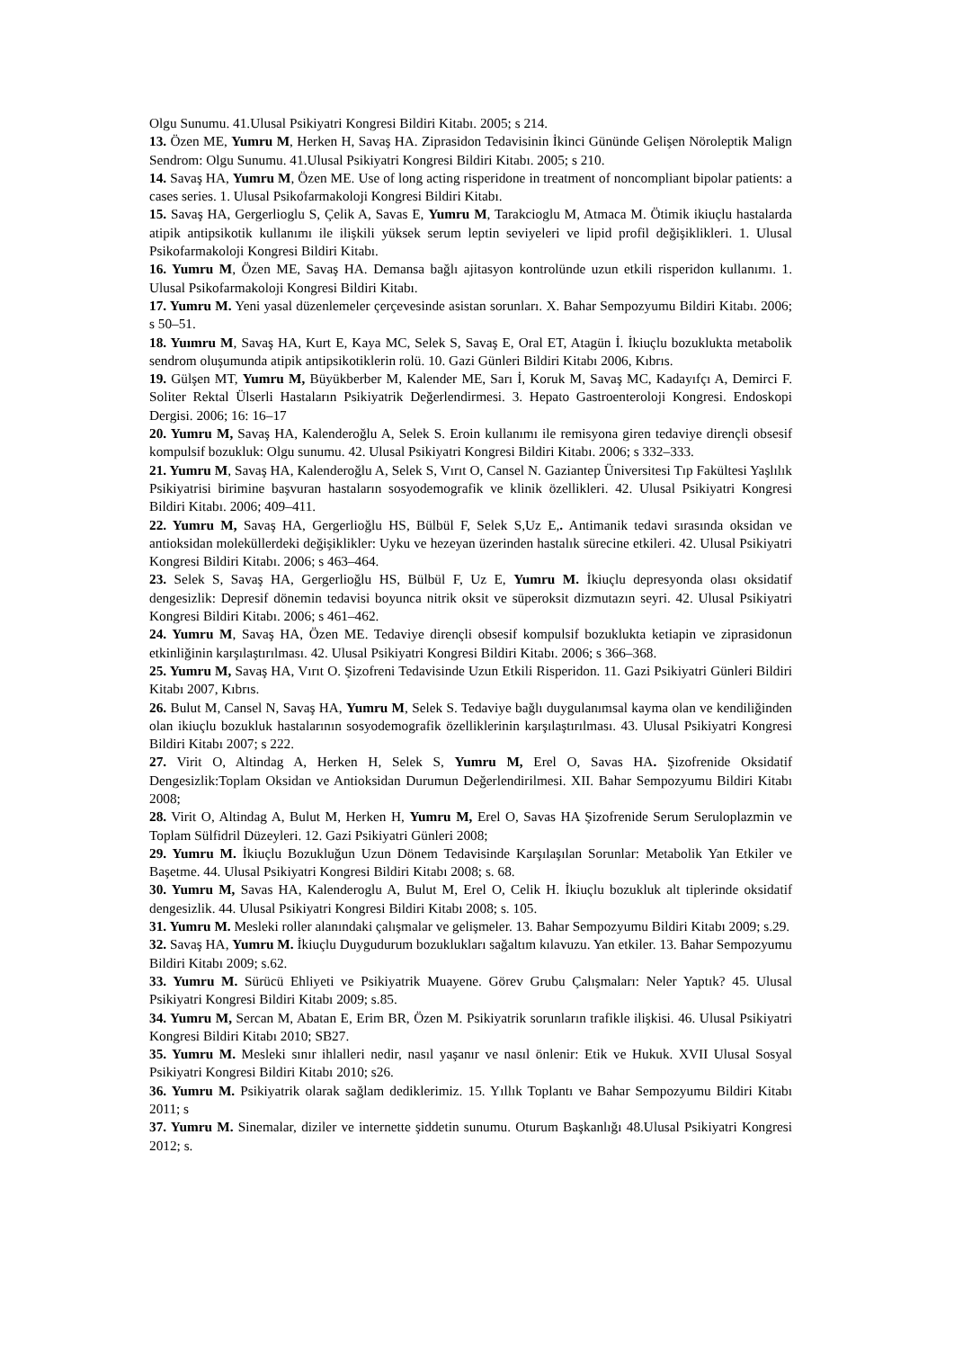Olgu Sunumu. 41.Ulusal Psikiyatri Kongresi Bildiri Kitabı. 2005; s 214.
13. Özen ME, Yumru M, Herken H, Savaş HA. Ziprasidon Tedavisinin İkinci Gününde Gelişen Nöroleptik Malign Sendrom: Olgu Sunumu. 41.Ulusal Psikiyatri Kongresi Bildiri Kitabı. 2005; s 210.
14. Savaş HA, Yumru M, Özen ME. Use of long acting risperidone in treatment of noncompliant bipolar patients: a cases series. 1. Ulusal Psikofarmakoloji Kongresi Bildiri Kitabı.
15. Savaş HA, Gergerlioglu S, Çelik A, Savas E, Yumru M, Tarakcioglu M, Atmaca M. Ötimik ikiuçlu hastalarda atipik antipsikotik kullanımı ile ilişkili yüksek serum leptin seviyeleri ve lipid profil değişiklikleri. 1. Ulusal Psikofarmakoloji Kongresi Bildiri Kitabı.
16. Yumru M, Özen ME, Savaş HA. Demansa bağlı ajitasyon kontrolünde uzun etkili risperidon kullanımı. 1. Ulusal Psikofarmakoloji Kongresi Bildiri Kitabı.
17. Yumru M. Yeni yasal düzenlemeler çerçevesinde asistan sorunları. X. Bahar Sempozyumu Bildiri Kitabı. 2006; s 50–51.
18. Yuımru M, Savaş HA, Kurt E, Kaya MC, Selek S, Savaş E, Oral ET, Atagün İ. İkiuçlu bozuklukta metabolik sendrom oluşumunda atipik antipsikotiklerin rolü. 10. Gazi Günleri Bildiri Kitabı 2006, Kıbrıs.
19. Gülşen MT, Yumru M, Büyükberber M, Kalender ME, Sarı İ, Koruk M, Savaş MC, Kadayıfçı A, Demirci F. Soliter Rektal Ülserli Hastaların Psikiyatrik Değerlendirmesi. 3. Hepato Gastroenteroloji Kongresi. Endoskopi Dergisi. 2006; 16: 16–17
20. Yumru M, Savaş HA, Kalenderoğlu A, Selek S. Eroin kullanımı ile remisyona giren tedaviye dirençli obsesif kompulsif bozukluk: Olgu sunumu. 42. Ulusal Psikiyatri Kongresi Bildiri Kitabı. 2006; s 332–333.
21. Yumru M, Savaş HA, Kalenderoğlu A, Selek S, Vırıt O, Cansel N. Gaziantep Üniversitesi Tıp Fakültesi Yaşlılık Psikiyatrisi birimine başvuran hastaların sosyodemografik ve klinik özellikleri. 42. Ulusal Psikiyatri Kongresi Bildiri Kitabı. 2006; 409–411.
22. Yumru M, Savaş HA, Gergerlioğlu HS, Bülbül F, Selek S,Uz E,. Antimanik tedavi sırasında oksidan ve antioksidan moleküllerdeki değişiklikler: Uyku ve hezeyan üzerinden hastalık sürecine etkileri. 42. Ulusal Psikiyatri Kongresi Bildiri Kitabı. 2006; s 463–464.
23. Selek S, Savaş HA, Gergerlioğlu HS, Bülbül F, Uz E, Yumru M. İkiuçlu depresyonda olası oksidatif dengesizlik: Depresif dönemin tedavisi boyunca nitrik oksit ve süperoksit dizmutazın seyri. 42. Ulusal Psikiyatri Kongresi Bildiri Kitabı. 2006; s 461–462.
24. Yumru M, Savaş HA, Özen ME. Tedaviye dirençli obsesif kompulsif bozuklukta ketiapin ve ziprasidonun etkinliğinin karşılaştırılması. 42. Ulusal Psikiyatri Kongresi Bildiri Kitabı. 2006; s 366–368.
25. Yumru M, Savaş HA, Vırıt O. Şizofreni Tedavisinde Uzun Etkili Risperidon. 11. Gazi Psikiyatri Günleri Bildiri Kitabı 2007, Kıbrıs.
26. Bulut M, Cansel N, Savaş HA, Yumru M, Selek S. Tedaviye bağlı duygulanımsal kayma olan ve kendiliğinden olan ikiuçlu bozukluk hastalarının sosyodemografik özelliklerinin karşılaştırılması. 43. Ulusal Psikiyatri Kongresi Bildiri Kitabı 2007; s 222.
27. Virit O, Altindag A, Herken H, Selek S, Yumru M, Erel O, Savas HA. Şizofrenide Oksidatif Dengesizlik:Toplam Oksidan ve Antioksidan Durumun Değerlendirilmesi. XII. Bahar Sempozyumu Bildiri Kitabı 2008;
28. Virit O, Altindag A, Bulut M, Herken H, Yumru M, Erel O, Savas HA Şizofrenide Serum Seruloplazmin ve Toplam Sülfidril Düzeyleri. 12. Gazi Psikiyatri Günleri 2008;
29. Yumru M. İkiuçlu Bozukluğun Uzun Dönem Tedavisinde Karşılaşılan Sorunlar: Metabolik Yan Etkiler ve Başetme. 44. Ulusal Psikiyatri Kongresi Bildiri Kitabı 2008; s. 68.
30. Yumru M, Savas HA, Kalenderoglu A, Bulut M, Erel O, Celik H. İkiuçlu bozukluk alt tiplerinde oksidatif dengesizlik. 44. Ulusal Psikiyatri Kongresi Bildiri Kitabı 2008; s. 105.
31. Yumru M. Mesleki roller alanındaki çalışmalar ve gelişmeler. 13. Bahar Sempozyumu Bildiri Kitabı 2009; s.29.
32. Savaş HA, Yumru M. İkiuçlu Duygudurum bozuklukları sağaltım kılavuzu. Yan etkiler. 13. Bahar Sempozyumu Bildiri Kitabı 2009; s.62.
33. Yumru M. Sürücü Ehliyeti ve Psikiyatrik Muayene. Görev Grubu Çalışmaları: Neler Yaptık? 45. Ulusal Psikiyatri Kongresi Bildiri Kitabı 2009; s.85.
34. Yumru M, Sercan M, Abatan E, Erim BR, Özen M. Psikiyatrik sorunların trafikle ilişkisi. 46. Ulusal Psikiyatri Kongresi Bildiri Kitabı 2010; SB27.
35. Yumru M. Mesleki sınır ihlalleri nedir, nasıl yaşanır ve nasıl önlenir: Etik ve Hukuk. XVII Ulusal Sosyal Psikiyatri Kongresi Bildiri Kitabı 2010; s26.
36. Yumru M. Psikiyatrik olarak sağlam dediklerimiz. 15. Yıllık Toplantı ve Bahar Sempozyumu Bildiri Kitabı 2011; s
37. Yumru M. Sinemalar, diziler ve internette şiddetin sunumu. Oturum Başkanlığı 48.Ulusal Psikiyatri Kongresi 2012; s.